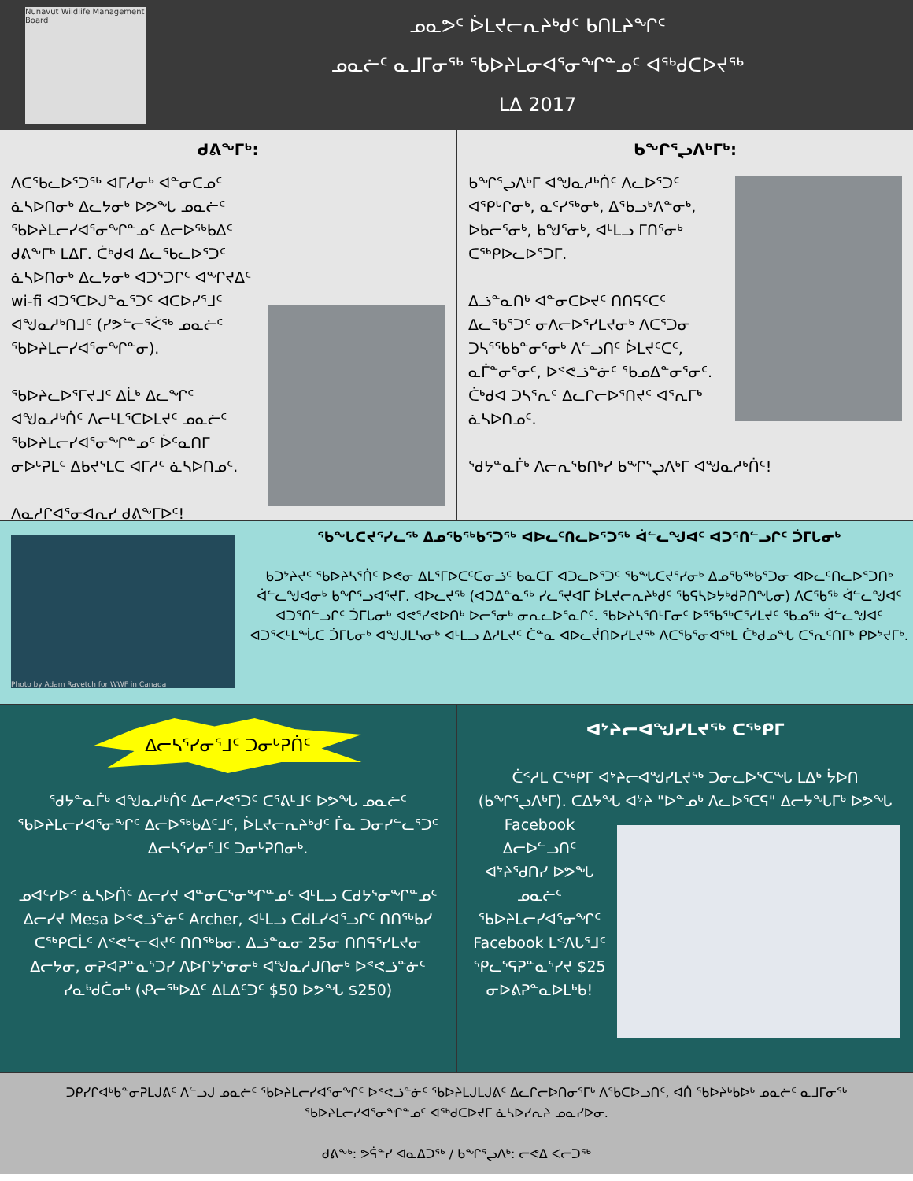Nunavut Wildlife Management Board
ᓄᓇᕗᑦ ᐆᒪᔪᓕᕆᔨᒃᑯᑦ ᑲᑎᒪᔨᖏᑦ
ᓄᓇᓖᑦ ᓇᒧᒥᓂᖅ ᖃᐅᔨᒪᓂᐊᕐᓂᖏᓐᓄᑦ ᐊᖅᑯᑕᐅᔪᖅ
ᒪᐃ 2017
ᑯᕕᖕᒥᒃ:
ᐱᑕᖃᓚᐅᕐᑐᖅ ᐊᒥᓱᓂᒃ ᐊᓐᓂᑕᓄᑦ ᓈᓴᐅᑎᓂᒃ ᐃᓚᔭᓂᒃ ᐅᕗᖓ ᓄᓇᓖᑦ ᖃᐅᔨᒪᓕᓯᐊᕐᓂᖏᓐᓄᑦ ᐃᓕᐅᖅᑲᐃᑦ ᑯᕕᖕᒥᒃ ᒪᐃᒥ. ᑖᒃᑯᐊ ᐃᓚᖃᓚᐅᕐᑐᑦ ᓈᓴᐅᑎᓂᒃ ᐃᓚᔭᓂᒃ ᐊᑐᕐᑐᒋᑦ ᐊᖏᔪᐃᑦ wi-fi ᐊᑐᕐᑕᐅᒍᓐᓇᕐᑐᑦ ᐊᑕᐅᓯᕐᒧᑦ ᐊᖑᓇᓱᒃᑎᒧᑦ (ᓯᕗᓪᓕᕐᐹᖅ ᓄᓇᓖᑦ ᖃᐅᔨᒪᓕᓯᐊᕐᓂᖏᓐᓂ).
ᖃᐅᔨᓚᐅᕐᒥᔪᒧᑦ ᐃᒫᒃ ᐃᓚᖏᑦ ᐊᖑᓇᓱᒃᑏᑦ ᐱᓕᒻᒪᕐᑕᐅᒪᔪᑦ ᓄᓇᓖᑦ ᖃᐅᔨᒪᓕᓯᐊᕐᓂᖏᓐᓄᑦ ᐆᑦᓇᑎᒥ ᓂᐅᒡᕈᒪᑦ ᐃᑲᔪᕐᒪᑕ ᐊᒥᓱᑦ ᓈᓴᐅᑎᓄᑦ.
ᐱᓇᓱᒋᐊᕐᓂᐊᕆᓯ ᑯᕕᖕᒥᐅᑦ!
ᑲᖏᕐᖢᐱᒃᒥᒃ:
ᑲᖏᕐᖢᐱᒃᒥ ᐊᖑᓇᓱᒃᑏᑦ ᐱᓚᐅᕐᑐᑦ ᐊᕿᒡᒋᓂᒃ, ᓇᑦᓯᖅᓂᒃ, ᐃᖃᓗᒃᐱᓐᓂᒃ, ᐅᑲᓕᕐᓂᒃ, ᑲᖑᕐᓂᒃ, ᐊᒻᒪᓗ ᒥᑎᕐᓂᒃ ᑕᖅᑭᐅᓚᐅᕐᑐᒥ.
ᐃᓘᓐᓇᑎᒃ ᐊᓐᓂᑕᐅᔪᑦ ᑎᑎᕋᑦᑕᑦ ᐃᓚᖃᕐᑐᑦ ᓂᐱᓕᐅᕐᓯᒪᔪᓂᒃ ᐱᑕᕐᑐᓂ ᑐᓴᕐᖃᑲᓐᓂᕐᓂᒃ ᐱᓪᓗᑎᑦ ᐆᒪᔪᑦᑕᑦ, ᓇᒦᓐᓂᕐᓂᑦ, ᐅᕝᕙᓘᓐᓃᑦ ᖃᓄᐃᓐᓂᕐᓂᑦ. ᑖᒃᑯᐊ ᑐᓴᕐᕆᑦ ᐃᓚᒋᓕᐅᕐᑎᔪᑦ ᐊᕐᕆᒥᒃ ᓈᓴᐅᑎᓄᑦ.
ᖁᔭᓐᓇᒦᒃ ᐱᓕᕆᖃᑎᒃᓯ ᑲᖏᕐᖢᐱᒃᒥ ᐊᖑᓇᓱᒃᑏᑦ!
Photo by Adam Ravetch for WWF in Canada
ᖃᖓᑕᔪᕐᓯᓚᖅ ᐃᓄᖃᖅᑲᕐᑐᖅ ᐊᐅᓚᑦᑎᓚᐅᕐᑐᖅ ᐋᓪᓚᖑᐊᑦ ᐊᑐᕐᑎᓪᓗᒋᑦ ᑑᒥᒐᓂᒃ
ᑲᑐᔾᔨᔪᑦ ᖃᐅᔨᓴᕐᑏᑦ ᐅᕙᓂ ᐃᒪᕐᒥᐅᑕᑦᑕᓂᓘᑦ ᑲᓇᑕᒥ ᐊᑐᓚᐅᕐᑐᑦ ᖃᖓᑕᔪᕐᓯᓂᒃ ᐃᓄᖃᖅᑲᕐᑐᓂ ᐊᐅᓚᑦᑎᓚᐅᕐᑐᑎᒃ ᐋᓪᓚᖑᐊᓂᒃ ᑲᖏᕐᓗᐊᕐᔪᒥ. ᐊᐅᓚᔪᖅ (ᐊᑐᐃᓐᓇᖅ ᓯᓚᕐᔪᐊᒥ ᐆᒪᔪᓕᕆᔨᒃᑯᑦ ᖃᕋᓴᐅᔭᒃᑯᕈᑎᖓᓂ) ᐱᑕᖃᖅ ᐋᓪᓚᖑᐊᑦ ᐊᑐᕐᑎᓪᓗᒋᑦ ᑑᒥᒐᓂᒃ ᐊᕙᕐᓯᕙᐅᑎᒃ ᐅᓕᕐᓂᒃ ᓂᕆᓚᐅᕐᓇᒋᑦ. ᖃᐅᔨᓴᕐᑎᒻᒥᓂᑦ ᐅᕐᖃᖅᑕᕐᓯᒪᔪᑦ ᖃᓄᖅ ᐋᓪᓚᖑᐊᑦ ᐊᑐᕐᐸᒻᒪᖔᑕ ᑑᒥᒐᓂᒃ ᐊᖑᒍᒪᓴᓂᒃ ᐊᒻᒪᓗ ᐃᓱᒪᔪᑦ ᑖᓐᓇ ᐊᐅᓚᔫᑎᐅᓯᒪᔪᖅ ᐱᑕᖃᕐᓂᐊᖅᒪ ᑖᒃᑯᓄᖓ ᑕᕐᕆᑦᑎᒥᒃ ᑭᐅᔾᔪᒥᒃ.
ᐃᓕᓴᕐᓯᓂᕐᒧᑦ ᑐᓂᒡᕈᑏᑦ
ᖁᔭᓐᓇᒦᒃ ᐊᖑᓇᓱᒃᑏᑦ ᐃᓕᓯᕙᕐᑐᑦ ᑕᕐᕕᒻᒧᑦ ᐅᕗᖓ ᓄᓇᓖᑦ ᖃᐅᔨᒪᓕᓯᐊᕐᓂᖏᑦ ᐃᓕᐅᖅᑲᐃᑦᒧᑦ, ᐆᒪᔪᓕᕆᔨᒃᑯᑦ ᒦᓇ ᑐᓂᓯᓪᓚᕐᑐᑦ ᐃᓕᓴᕐᓯᓂᕐᒧᑦ ᑐᓂᒡᕈᑎᓂᒃ.
ᓄᐊᑦᓯᐅᑉ ᓈᓴᐅᑏᑦ ᐃᓕᓯᔪ ᐊᓐᓂᑕᕐᓂᖏᓐᓄᑦ ᐊᒻᒪᓗ ᑕᑯᔭᕐᓂᖏᓐᓄᑦ ᐃᓕᓯᔪ Mesa ᐅᕝᕙᓘᓐᓃᑦ Archer, ᐊᒻᒪᓗ ᑕᑯᒪᓯᐊᕐᓗᒋᑦ ᑎᑎᖅᑲᓯ ᑕᖅᑭᑕᒫᑦ ᐱᕝᕙᓪᓕᐊᔪᑦ ᑎᑎᖅᑲᓂ. ᐃᓘᓐᓇᓂ 25ᓂ ᑎᑎᕋᕐᓯᒪᔪᓂ ᐃᓕᔭᓂ, ᓂᕈᐊᕈᓐᓇᕐᑐᓯ ᐱᐅᒋᔭᕐᓂᓂᒃ ᐊᖑᓇᓱᒍᑎᓂᒃ ᐅᕝᕙᓘᓐᓃᑦ ᓯᓇᒃᑯᑖᓂᒃ (ᕵᓕᖅᐅᐃᑦ ᐃᒪᐃᑦᑐᑦ $50 ᐅᕗᖓ $250)
ᐊᔾᔨᓕᐊᖑᓯᒪᔪᖅ ᑕᖅᑭᒥ
ᑖᑉᓱᒪ ᑕᖅᑭᒥ ᐊᔾᔨᓕᐊᖑᓯᒪᔪᖅ ᑐᓂᓚᐅᕐᑕᖓ ᒪᐃᒃ ᔮᐅᑎ (ᑲᖏᕐᖢᐱᒃᒥ). ᑕᐃᔭᖓ ᐊᔾᔨ "ᐅᓐᓄᒃ ᐱᓚᐅᕐᑕᕋ" ᐃᓕᔭᖓᒥᒃ ᐅᕗᖓ Facebook
ᐃᓕᐅᓪᓗᑎᑦ ᐊᔾᔨᖁᑎᓯ ᐅᕗᖓ ᓄᓇᓖᑦ ᖃᐅᔨᒪᓕᓯᐊᕐᓂᖏᑦ Facebook ᒪᑉᐱᒐᕐᒧᑦ ᕿᓚᕐᕋᕈᓐᓇᕐᓯᔪ $25 ᓂᐅᕕᕈᓐᓇᐅᒪᒃᑲ!
ᑐᑭᓯᒋᐊᒃᑲᓐᓂᕈᒪᒍᕕᑦ ᐱᓪᓗᒍ ᓄᓇᓖᑦ ᖃᐅᔨᒪᓕᓯᐊᕐᓂᖏᑦ ᐅᕝᕙᓘᓐᓃᑦ ᖃᐅᔨᒪᒍᒪᒍᕕᑦ ᐃᓚᒋᓕᐅᑎᓂᕐᒥᒃ ᐱᖃᑕᐅᓗᑎᑦ, ᐊᑏ ᖃᐅᔨᒃᑲᐅᒃ ᓄᓇᓖᑦ ᓇᒧᒥᓂᖅ ᖃᐅᔨᒪᓕᓯᐊᕐᓂᖏᓐᓄᑦ ᐊᖅᑯᑕᐅᔪᒥ ᓈᓴᐅᓯᕆᔨ ᓄᓇᓯᐅᓂ.
ᑯᕕᖕᒃ: ᕗᕌᓐᓯ ᐊᓇᐃᑐᖅ / ᑲᖏᕐᖢᐱᒃ: ᓕᕙᐃ ᐸᓕᑐᖅ